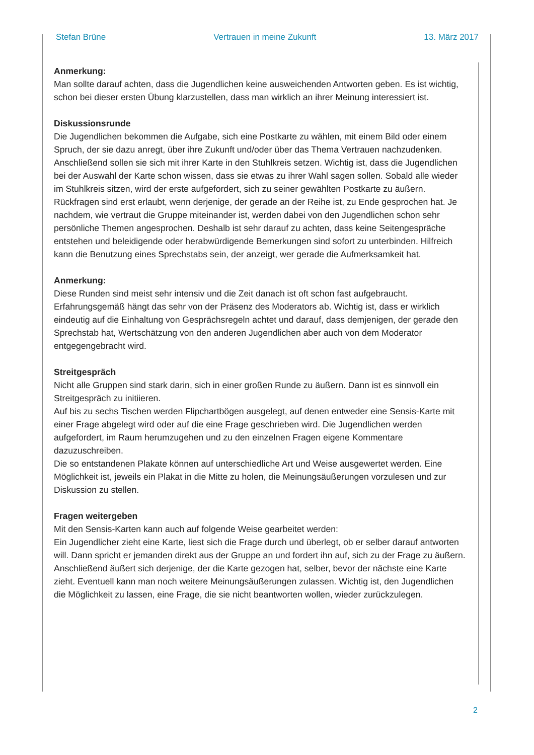Stefan Brüne Vertrauen in meine Zukunft 13. März 2017
Anmerkung:
Man sollte darauf achten, dass die Jugendlichen keine ausweichenden Antworten geben. Es ist wichtig, schon bei dieser ersten Übung klarzustellen, dass man wirklich an ihrer Meinung interessiert ist.
Diskussionsrunde
Die Jugendlichen bekommen die Aufgabe, sich eine Postkarte zu wählen, mit einem Bild oder einem Spruch, der sie dazu anregt, über ihre Zukunft und/oder über das Thema Vertrauen nachzudenken. Anschließend sollen sie sich mit ihrer Karte in den Stuhlkreis setzen. Wichtig ist, dass die Jugendlichen bei der Auswahl der Karte schon wissen, dass sie etwas zu ihrer Wahl sagen sollen. Sobald alle wieder im Stuhlkreis sitzen, wird der erste aufgefordert, sich zu seiner gewählten Postkarte zu äußern. Rückfragen sind erst erlaubt, wenn derjenige, der gerade an der Reihe ist, zu Ende gesprochen hat. Je nachdem, wie vertraut die Gruppe miteinander ist, werden dabei von den Jugendlichen schon sehr persönliche Themen angesprochen. Deshalb ist sehr darauf zu achten, dass keine Seitengespräche entstehen und beleidigende oder herabwürdigende Bemerkungen sind sofort zu unterbinden. Hilfreich kann die Benutzung eines Sprechstabs sein, der anzeigt, wer gerade die Aufmerksamkeit hat.
Anmerkung:
Diese Runden sind meist sehr intensiv und die Zeit danach ist oft schon fast aufgebraucht. Erfahrungsgemäß hängt das sehr von der Präsenz des Moderators ab. Wichtig ist, dass er wirklich eindeutig auf die Einhaltung von Gesprächsregeln achtet und darauf, dass demjenigen, der gerade den Sprechstab hat, Wertschätzung von den anderen Jugendlichen aber auch von dem Moderator entgegengebracht wird.
Streitgespräch
Nicht alle Gruppen sind stark darin, sich in einer großen Runde zu äußern. Dann ist es sinnvoll ein Streitgespräch zu initiieren.
Auf bis zu sechs Tischen werden Flipchartbögen ausgelegt, auf denen entweder eine Sensis-Karte mit einer Frage abgelegt wird oder auf die eine Frage geschrieben wird. Die Jugendlichen werden aufgefordert, im Raum herumzugehen und zu den einzelnen Fragen eigene Kommentare dazuzuschreiben.
Die so entstandenen Plakate können auf unterschiedliche Art und Weise ausgewertet werden. Eine Möglichkeit ist, jeweils ein Plakat in die Mitte zu holen, die Meinungsäußerungen vorzulesen und zur Diskussion zu stellen.
Fragen weitergeben
Mit den Sensis-Karten kann auch auf folgende Weise gearbeitet werden:
Ein Jugendlicher zieht eine Karte, liest sich die Frage durch und überlegt, ob er selber darauf antworten will. Dann spricht er jemanden direkt aus der Gruppe an und fordert ihn auf, sich zu der Frage zu äußern. Anschließend äußert sich derjenige, der die Karte gezogen hat, selber, bevor der nächste eine Karte zieht. Eventuell kann man noch weitere Meinungsäußerungen zulassen. Wichtig ist, den Jugendlichen die Möglichkeit zu lassen, eine Frage, die sie nicht beantworten wollen, wieder zurückzulegen.
2